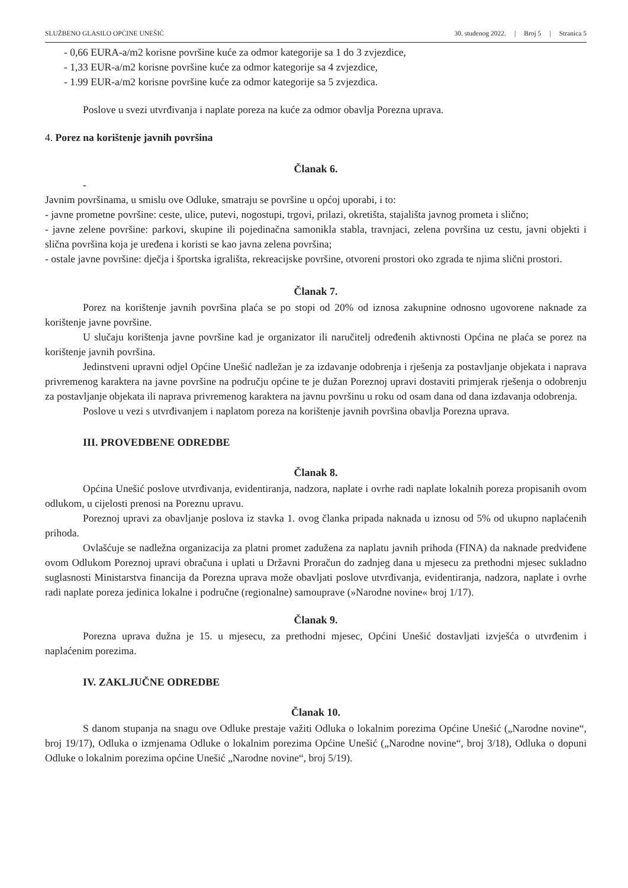SLUŽBENO GLASILO OPĆINE UNEŠIĆ 30. studenog 2022. | Broj 5 | Stranica 5
- 0,66 EURA-a/m2 korisne površine kuće za odmor kategorije sa 1 do 3 zvjezdice,
- 1,33 EUR-a/m2 korisne površine kuće za odmor kategorije sa 4 zvjezdice,
- 1.99 EUR-a/m2 korisne površine kuće za odmor kategorije sa 5 zvjezdica.
Poslove u svezi utvrđivanja i naplate poreza na kuće za odmor obavlja Porezna uprava.
4. Porez na korištenje javnih površina
Članak 6.
-
Javnim površinama, u smislu ove Odluke, smatraju se površine u općoj uporabi, i to:
- javne prometne površine: ceste, ulice, putevi, nogostupi, trgovi, prilazi, okretišta, stajališta javnog prometa i slično;
- javne zelene površine: parkovi, skupine ili pojedinačna samonikla stabla, travnjaci, zelena površina uz cestu, javni objekti i slična površina koja je uređena i koristi se kao javna zelena površina;
- ostale javne površine: dječja i športska igrališta, rekreacijske površine, otvoreni prostori oko zgrada te njima slični prostori.
Članak 7.
Porez na korištenje javnih površina plaća se po stopi od 20% od iznosa zakupnine odnosno ugovorene naknade za korištenje javne površine.
U slučaju korištenja javne površine kad je organizator ili naručitelj određenih aktivnosti Općina ne plaća se porez na korištenje javnih površina.
Jedinstveni upravni odjel Općine Unešić nadležan je za izdavanje odobrenja i rješenja za postavljanje objekata i naprava privremenog karaktera na javne površine na području općine te je dužan Poreznoj upravi dostaviti primjerak rješenja o odobrenju za postavljanje objekata ili naprava privremenog karaktera na javnu površinu u roku od osam dana od dana izdavanja odobrenja.
Poslove u vezi s utvrđivanjem i naplatom poreza na korištenje javnih površina obavlja Porezna uprava.
III. PROVEDBENE ODREDBE
Članak 8.
Općina Unešić poslove utvrđivanja, evidentiranja, nadzora, naplate i ovrhe radi naplate lokalnih poreza propisanih ovom odlukom, u cijelosti prenosi na Poreznu upravu.
Poreznoj upravi za obavljanje poslova iz stavka 1. ovog članka pripada naknada u iznosu od 5% od ukupno naplaćenih prihoda.
Ovlašćuje se nadležna organizacija za platni promet zadužena za naplatu javnih prihoda (FINA) da naknade predviđene ovom Odlukom Poreznoj upravi obračuna i uplati u Državni Proračun do zadnjeg dana u mjesecu za prethodni mjesec sukladno suglasnosti Ministarstva financija da Porezna uprava može obavljati poslove utvrđivanja, evidentiranja, nadzora, naplate i ovrhe radi naplate poreza jedinica lokalne i područne (regionalne) samouprave (»Narodne novine« broj 1/17).
Članak 9.
Porezna uprava dužna je 15. u mjesecu, za prethodni mjesec, Općini Unešić dostavljati izvješća o utvrđenim i naplaćenim porezima.
IV. ZAKLJUČNE ODREDBE
Članak 10.
S danom stupanja na snagu ove Odluke prestaje važiti Odluka o lokalnim porezima Općine Unešić („Narodne novine“, broj 19/17), Odluka o izmjenama Odluke o lokalnim porezima Općine Unešić („Narodne novine“, broj 3/18), Odluka o dopuni Odluke o lokalnim porezima općine Unešić „Narodne novine“, broj 5/19).